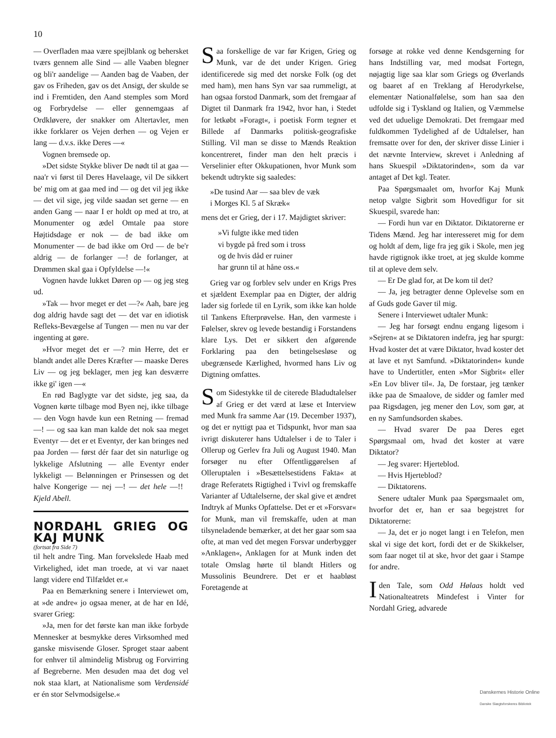10
— Overfladen maa være spejlblank og behersket tværs gennem alle Sind — alle Vaaben blegner og bli'r aandelige — Aanden bag de Vaaben, der gav os Friheden, gav os det Ansigt, der skulde se ind i Fremtiden, den Aand stemples som Mord og Forbrydelse — eller gennemgaas af Ordkløvere, der snakker om Altertavler, men ikke forklarer os Vejen derhen — og Vejen er lang — d.v.s. ikke Deres —«
Vognen bremsede op.
»Det sidste Stykke bliver De nødt til at gaa — naa'r vi først til Deres Havelaage, vil De sikkert be' mig om at gaa med ind — og det vil jeg ikke — det vil sige, jeg vilde saadan set gerne — en anden Gang — naar I er holdt op med at tro, at Monumenter og ædel Omtale paa store Højtidsdage er nok — de bad ikke om Monumenter — de bad ikke om Ord — de be'r aldrig — de forlanger —! de forlanger, at Drømmen skal gaa i Opfyldelse —!«
Vognen havde lukket Døren op — og jeg steg ud.
»Tak — hvor meget er det —?« Aah, bare jeg dog aldrig havde sagt det — det var en idiotisk Refleks-Bevægelse af Tungen — men nu var der ingenting at gøre.
»Hvor meget det er —? min Herre, det er blandt andet alle Deres Kræfter — maaske Deres Liv — og jeg beklager, men jeg kan desværre ikke gi' igen —«
En rød Baglygte var det sidste, jeg saa, da Vognen kørte tilbage mod Byen nej, ikke tilbage — den Vogn havde kun een Retning — fremad —! — og saa kan man kalde det nok saa meget Eventyr — det er et Eventyr, der kan bringes ned paa Jorden — først dér faar det sin naturlige og lykkelige Afslutning — alle Eventyr ender lykkeligt — Belønningen er Prinsessen og det halve Kongerige — nej —! — det hele —!! Kjeld Abell.
NORDAHL GRIEG OG KAJ MUNK
(fortsat fra Side 7)
til helt andre Ting. Man forvekslede Haab med Virkelighed, idet man troede, at vi var naaet langt videre end Tilfældet er.«
Paa en Bemærkning senere i Interviewet om, at »de andre« jo ogsaa mener, at de har en Idé, svarer Grieg:
»Ja, men for det første kan man ikke forbyde Mennesker at besmykke deres Virksomhed med ganske misvisende Gloser. Sproget staar aabent for enhver til almindelig Misbrug og Forvirring af Begreberne. Men desuden maa det dog vel nok staa klart, at Nationalisme som Verdensidé er én stor Selvmodsigelse.«
Saa forskellige de var før Krigen, Grieg og Munk, var de det under Krigen. Grieg identificerede sig med det norske Folk (og det med ham), men hans Syn var saa rummeligt, at han ogsaa forstod Danmark, som det fremgaar af Digtet til Danmark fra 1942, hvor han, i Stedet for letkøbt »Foragt«, i poetisk Form tegner et Billede af Danmarks politisk-geografiske Stilling. Vil man se disse to Mænds Reaktion koncentreret, finder man den helt præcis i Verselinier efter Okkupationen, hvor Munk som bekendt udtrykte sig saaledes:
»De tusind Aar — saa blev de væk
i Morges Kl. 5 af Skræk«
mens det er Grieg, der i 17. Majdigtet skriver:
»Vi fulgte ikke med tiden
vi bygde på fred som i tross
og de hvis dåd er ruiner
har grunn til at håne oss.«
Grieg var og forblev selv under en Krigs Pres et sjældent Exemplar paa en Digter, der aldrig lader sig forlede til en Lyrik, som ikke kan holde til Tankens Efterprøvelse. Han, den varmeste i Følelser, skrev og levede bestandig i Forstandens klare Lys. Det er sikkert den afgørende Forklaring paa den betingelsesløse og ubegrænsede Kærlighed, hvormed hans Liv og Digtning omfattes.
Som Sidestykke til de citerede Bladudtalelser af Grieg er det værd at læse et Interview med Munk fra samme Aar (19. December 1937), og det er nyttigt paa et Tidspunkt, hvor man saa ivrigt diskuterer hans Udtalelser i de to Taler i Ollerup og Gerlev fra Juli og August 1940. Man forsøger nu efter Offentliggørelsen af Olleruptalen i »Besættelsestidens Fakta« at drage Referatets Rigtighed i Tvivl og fremskaffe Varianter af Udtalelserne, der skal give et ændret Indtryk af Munks Opfattelse. Det er et »Forsvar« for Munk, man vil fremskaffe, uden at man tilsyneladende bemærker, at det her gaar som saa ofte, at man ved det megen Forsvar underbygger »Anklagen«, Anklagen for at Munk inden det totale Omslag hørte til blandt Hitlers og Mussolinis Beundrere. Det er et haabløst Foretagende at
forsøge at rokke ved denne Kendsgerning for hans Indstilling var, med modsat Fortegn, nøjagtig lige saa klar som Griegs og Øverlands og baaret af en Treklang af Herodyrkelse, elementær Nationalfølelse, som han saa den udfolde sig i Tyskland og Italien, og Væmmelse ved det uduelige Demokrati. Det fremgaar med fuldkommen Tydelighed af de Udtalelser, han fremsatte over for den, der skriver disse Linier i det nævnte Interview, skrevet i Anledning af hans Skuespil »Diktatorinden«, som da var antaget af Det kgl. Teater.
Paa Spørgsmaalet om, hvorfor Kaj Munk netop valgte Sigbrit som Hovedfigur for sit Skuespil, svarede han:
— Fordi hun var en Diktator. Diktatorerne er Tidens Mænd. Jeg har interesseret mig for dem og holdt af dem, lige fra jeg gik i Skole, men jeg havde rigtignok ikke troet, at jeg skulde komme til at opleve dem selv.
— Er De glad for, at De kom til det?
— Ja, jeg betragter denne Oplevelse som en af Guds gode Gaver til mig.
Senere i Interviewet udtaler Munk:
— Jeg har forsøgt endnu engang ligesom i »Sejren« at se Diktatoren indefra, jeg har spurgt: Hvad koster det at være Diktator, hvad koster det at lave et nyt Samfund. »Diktatorinden« kunde have to Undertitler, enten »Mor Sigbrit« eller »En Lov bliver til«. Ja, De forstaar, jeg tænker ikke paa de Smaalove, de sidder og famler med paa Rigsdagen, jeg mener den Lov, som gør, at en ny Samfundsorden skabes.
— Hvad svarer De paa Deres eget Spørgsmaal om, hvad det koster at være Diktator?
— Jeg svarer: Hjerteblod.
— Hvis Hjerteblod?
— Diktatorens.
Senere udtaler Munk paa Spørgsmaalet om, hvorfor det er, han er saa begejstret for Diktatorerne:
— Ja, det er jo noget langt i en Telefon, men skal vi sige det kort, fordi det er de Skikkelser, som faar noget til at ske, hvor det gaar i Stampe for andre.
Iden Tale, som Odd Hølaas holdt ved Nationalteatrets Mindefest i Vinter for Nordahl Grieg, advarede
Danskernes Historie Online
Danske Slægtsforskeres Bibliotek